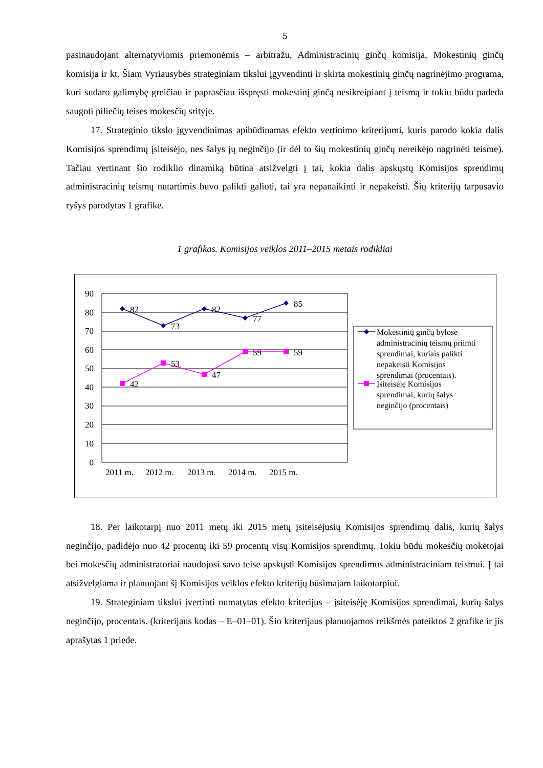5
pasinaudojant alternatyviomis priemonėmis – arbitražu, Administracinių ginčų komisija, Mokestinių ginčų komisija ir kt. Šiam Vyriausybės strateginiam tikslui įgyvendinti ir skirta mokestinių ginčų nagrinėjimo programa, kuri sudaro galimybę greičiau ir paprasčiau išspręsti mokestinį ginčą nesikreipiant į teismą ir tokiu būdu padeda saugoti piliečių teises mokesčių srityje.
17. Strateginio tikslo įgyvendinimas apibūdinamas efekto vertinimo kriterijumi, kuris parodo kokia dalis Komisijos sprendimų įsiteisėjo, nes šalys jų neginčijo (ir dėl to šių mokestinių ginčų nereikėjo nagrinėti teisme). Tačiau vertinant šio rodiklio dinamiką būtina atsižvelgti į tai, kokia dalis apskųstų Komisijos sprendimų administracinių teismų nutartimis buvo palikti galioti, tai yra nepanaikinti ir nepakeisti. Šių kriterijų tarpusavio ryšys parodytas 1 grafike.
1 grafikas. Komisijos veiklos 2011–2015 metais rodikliai
90
80
70
60
50
40
30
20
10
0
82
73
82
77
85
42
53
47
59
59
2011 m.
2012 m.
2013 m.
2014 m.
2015 m.
Mokestinių ginčų bylose
administracinių teismų priimti
sprendimai, kuriais palikti
nepakeisti Komisijos
sprendimai (procentais).
Įsiteisėję Komisijos
sprendimai, kurių šalys
neginčijo (procentais)
18. Per laikotarpį nuo 2011 metų iki 2015 metų įsiteisėjusių Komisijos sprendimų dalis, kurių šalys neginčijo, padidėjo nuo 42 procentų iki 59 procentų visų Komisijos sprendimų. Tokiu būdu mokesčių mokėtojai bei mokesčių administratoriai naudojosi savo teise apskųsti Komisijos sprendimus administraciniam teismui. Į tai atsižvelgiama ir planuojant šį Komisijos veiklos efekto kriterijų būsimajam laikotarpiui.
19. Strateginiam tikslui įvertinti numatytas efekto kriterijus – įsiteisėję Komisijos sprendimai, kurių šalys neginčijo, procentais. (kriterijaus kodas – E–01–01). Šio kriterijaus planuojamos reikšmės pateiktos 2 grafike ir jis aprašytas 1 priede.